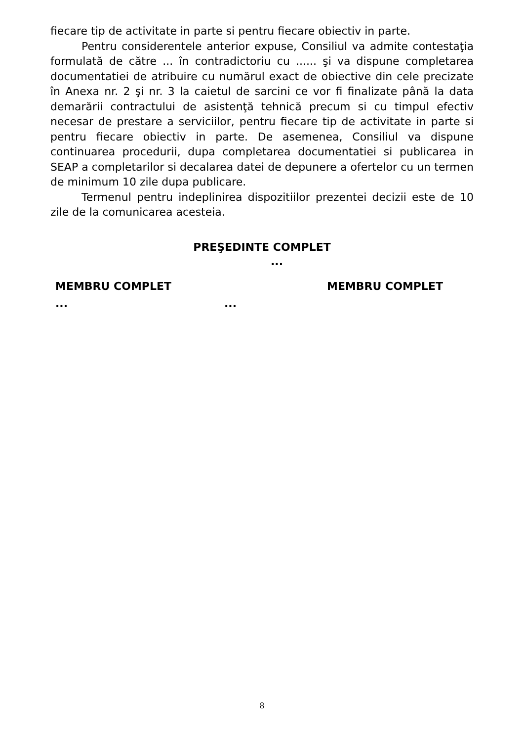fiecare tip de activitate in parte si pentru fiecare obiectiv in parte.
Pentru considerentele anterior expuse, Consiliul va admite contestaţia formulată de către ... în contradictoriu cu ...... şi va dispune completarea documentatiei de atribuire cu numărul exact de obiective din cele precizate în Anexa nr. 2 şi nr. 3 la caietul de sarcini ce vor fi finalizate până la data demarării contractului de asistenţă tehnică precum si cu timpul efectiv necesar de prestare a serviciilor, pentru fiecare tip de activitate in parte si pentru fiecare obiectiv in parte. De asemenea, Consiliul va dispune continuarea procedurii, dupa completarea documentatiei si publicarea in SEAP a completarilor si decalarea datei de depunere a ofertelor cu un termen de minimum 10 zile dupa publicare.
Termenul pentru indeplinirea dispozitiilor prezentei decizii este de 10 zile de la comunicarea acesteia.
PREŞEDINTE COMPLET
...
MEMBRU COMPLET MEMBRU COMPLET
......
8